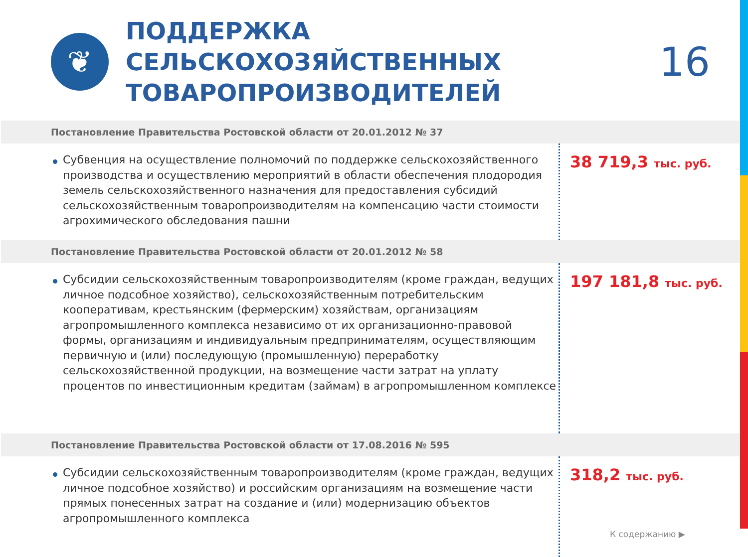❦
ПОДДЕРЖКА СЕЛЬСКОХОЗЯЙСТВЕННЫХ ТОВАРОПРОИЗВОДИТЕЛЕЙ
16
Постановление Правительства Ростовской области от 20.01.2012 № 37
Субвенция на осуществление полномочий по поддержке сельскохозяйственного производства и осуществлению мероприятий в области обеспечения плодородия земель сельскохозяйственного назначения для предоставления субсидий сельскохозяйственным товаропроизводителям на компенсацию части стоимости агрохимического обследования пашни
38 719,3 тыс. руб.
Постановление Правительства Ростовской области от 20.01.2012 № 58
Субсидии сельскохозяйственным товаропроизводителям (кроме граждан, ведущих личное подсобное хозяйство), сельскохозяйственным потребительским кооперативам, крестьянским (фермерским) хозяйствам, организациям агропромышленного комплекса независимо от их организационно-правовой формы, организациям и индивидуальным предпринимателям, осуществляющим первичную и (или) последующую (промышленную) переработку сельскохозяйственной продукции, на возмещение части затрат на уплату процентов по инвестиционным кредитам (займам) в агропромышленном комплексе
197 181,8 тыс. руб.
Постановление Правительства Ростовской области от 17.08.2016 № 595
Субсидии сельскохозяйственным товаропроизводителям (кроме граждан, ведущих личное подсобное хозяйство) и российским организациям на возмещение части прямых понесенных затрат на создание и (или) модернизацию объектов агропромышленного комплекса
318,2 тыс. руб.
К содержанию ▶